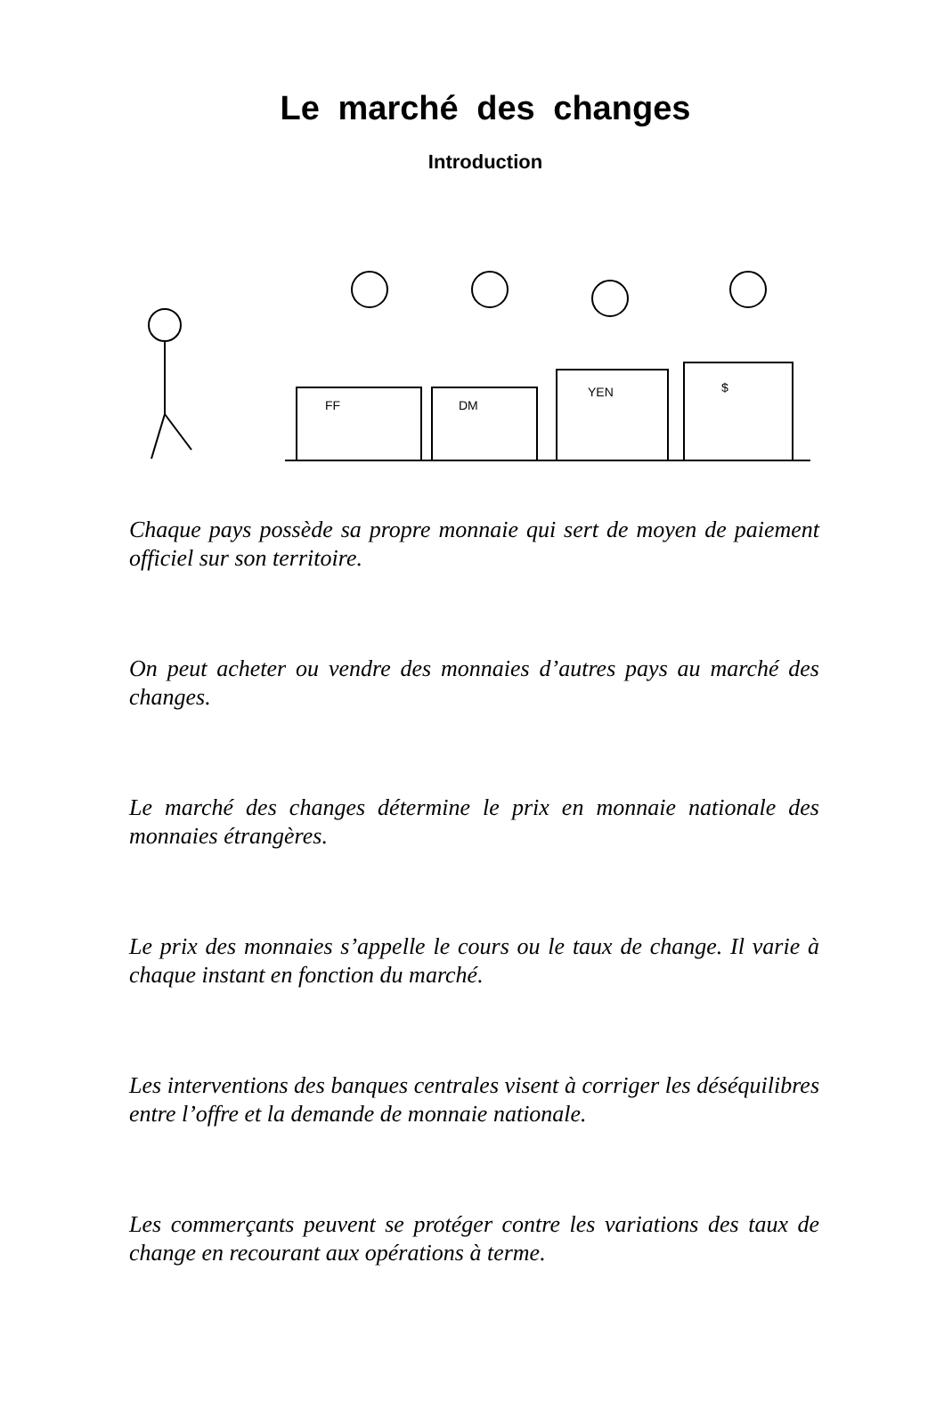Le marché des changes
Introduction
FF
DM
YEN
$
Chaque pays possède sa propre monnaie qui sert de moyen de paiement officiel sur son territoire.
On peut acheter ou vendre des monnaies d’autres pays au marché des changes.
Le marché des changes détermine le prix en monnaie nationale des monnaies étrangères.
Le prix des monnaies s’appelle le cours ou le taux de change. Il varie à chaque instant en fonction du marché.
Les interventions des banques centrales visent à corriger les déséquilibres entre l’offre et la demande de monnaie nationale.
Les commerçants peuvent se protéger contre les variations des taux de change en recourant aux opérations à terme.